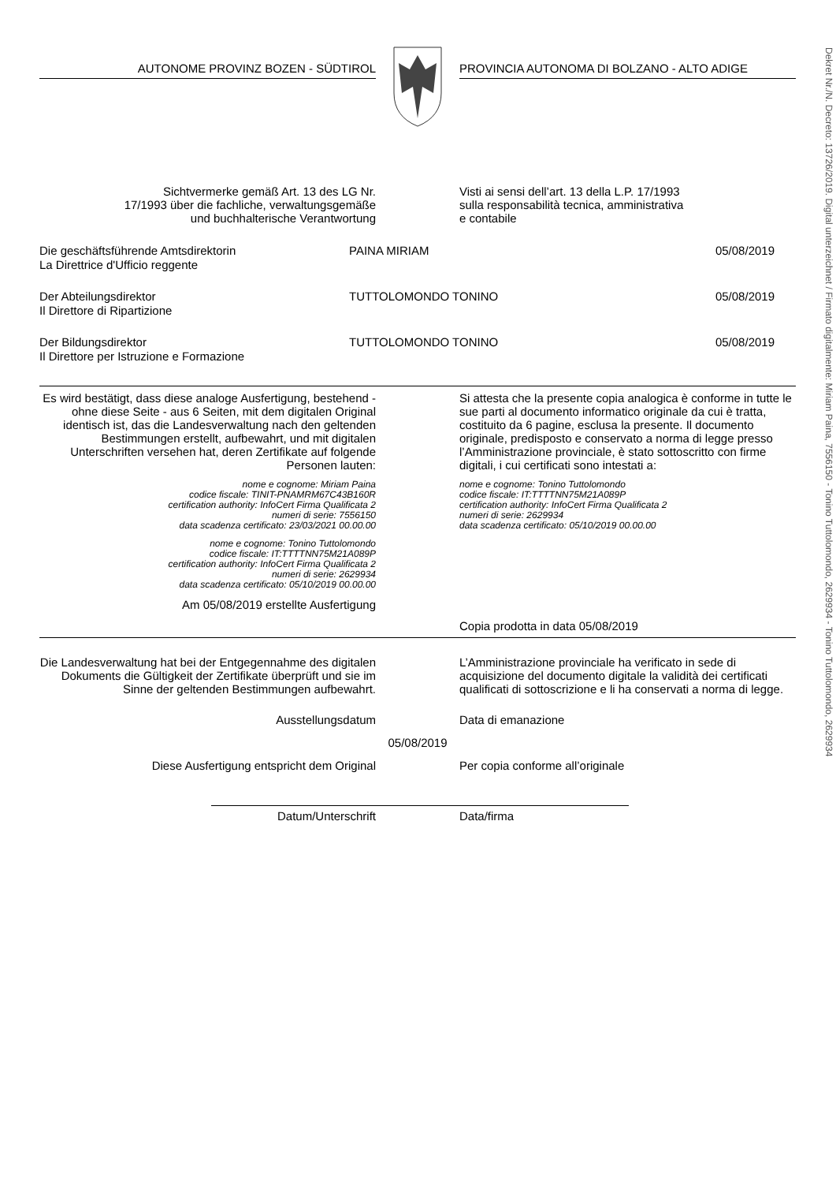Dekret Nr./N. Decreto: 13726/2019. Digital unterzeichnet / Firmato digitalmente: Miriam Paina, 7556150 - Tonino Tuttolomondo, 2629934 - Tonino Tuttolomondo, 2629934
AUTONOME PROVINZ BOZEN - SÜDTIROL PROVINCIA AUTONOMA DI BOLZANO - ALTO ADIGE
Sichtvermerke gemäß Art. 13 des LG Nr.
17/1993 über die fachliche, verwaltungsgemäße
und buchhalterische Verantwortung
Visti ai sensi dell’art. 13 della L.P. 17/1993
sulla responsabilità tecnica, amministrativa
e contabile
Die geschäftsführende Amtsdirektorin
La Direttrice d'Ufficio reggente
PAINA MIRIAM 05/08/2019
Der Abteilungsdirektor
Il Direttore di Ripartizione
TUTTOLOMONDO TONINO 05/08/2019
Der Bildungsdirektor
Il Direttore per Istruzione e Formazione
TUTTOLOMONDO TONINO 05/08/2019
Es wird bestätigt, dass diese analoge Ausfertigung, bestehend - ohne diese Seite - aus 6 Seiten, mit dem digitalen Original identisch ist, das die Landesverwaltung nach den geltenden Bestimmungen erstellt, aufbewahrt, und mit digitalen Unterschriften versehen hat, deren Zertifikate auf folgende Personen lauten:
nome e cognome: Miriam Paina
codice fiscale: TINIT-PNAMRM67C43B160R
certification authority: InfoCert Firma Qualificata 2
numeri di serie: 7556150
data scadenza certificato: 23/03/2021 00.00.00
nome e cognome: Tonino Tuttolomondo
codice fiscale: IT:TTTTNN75M21A089P
certification authority: InfoCert Firma Qualificata 2
numeri di serie: 2629934
data scadenza certificato: 05/10/2019 00.00.00
Am 05/08/2019 erstellte Ausfertigung
Si attesta che la presente copia analogica è conforme in tutte le sue parti al documento informatico originale da cui è tratta, costituito da 6 pagine, esclusa la presente. Il documento originale, predisposto e conservato a norma di legge presso l’Amministrazione provinciale, è stato sottoscritto con firme digitali, i cui certificati sono intestati a:
nome e cognome: Tonino Tuttolomondo
codice fiscale: IT:TTTTNN75M21A089P
certification authority: InfoCert Firma Qualificata 2
numeri di serie: 2629934
data scadenza certificato: 05/10/2019 00.00.00
Copia prodotta in data 05/08/2019
Die Landesverwaltung hat bei der Entgegennahme des digitalen Dokuments die Gültigkeit der Zertifikate überprüft und sie im Sinne der geltenden Bestimmungen aufbewahrt.
L’Amministrazione provinciale ha verificato in sede di acquisizione del documento digitale la validità dei certificati qualificati di sottoscrizione e li ha conservati a norma di legge.
Ausstellungsdatum Data di emanazione
05/08/2019
Diese Ausfertigung entspricht dem Original Per copia conforme all’originale
Datum/Unterschrift Data/firma